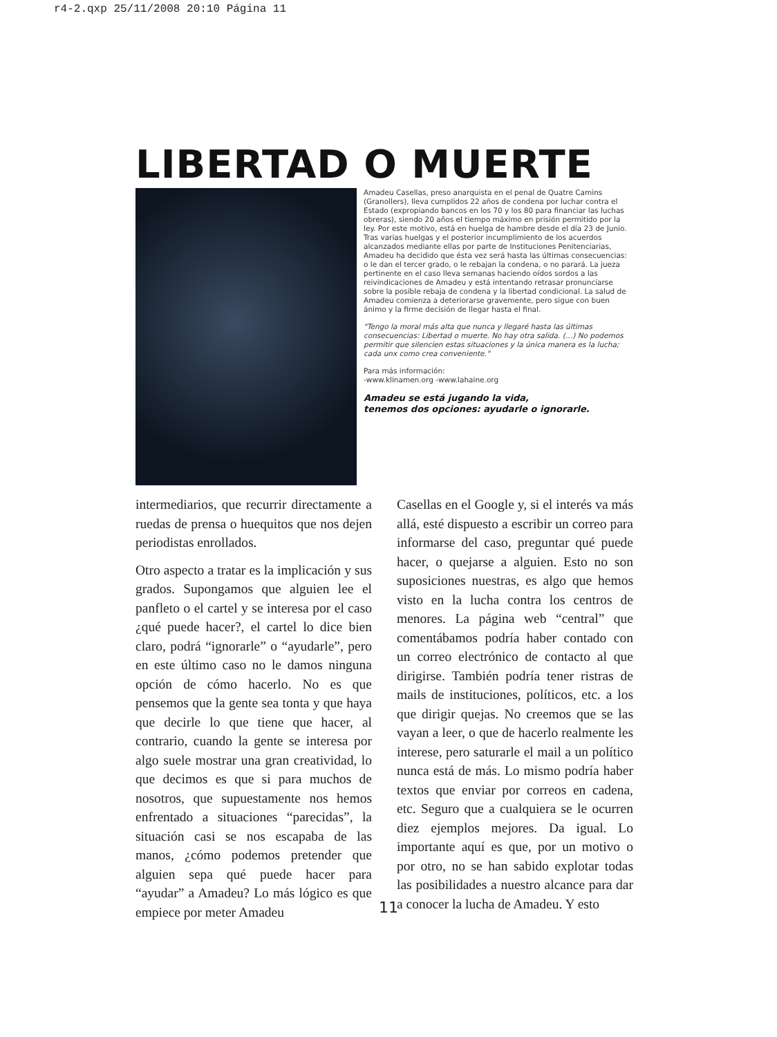r4-2.qxp 25/11/2008 20:10 Página 11
LIBERTAD O MUERTE
Amadeu Casellas, preso anarquista en el penal de Quatre Camins (Granollers), lleva cumplidos 22 años de condena por luchar contra el Estado (expropiando bancos en los 70 y los 80 para financiar las luchas obreras), siendo 20 años el tiempo máximo en prisión permitido por la ley. Por este motivo, está en huelga de hambre desde el día 23 de Junio. Tras varias huelgas y el posterior incumplimiento de los acuerdos alcanzados mediante ellas por parte de Instituciones Penitenciarias, Amadeu ha decidido que ésta vez será hasta las últimas consecuencias: o le dan el tercer grado, o le rebajan la condena, o no parará. La jueza pertinente en el caso lleva semanas haciendo oídos sordos a las reivindicaciones de Amadeu y está intentando retrasar pronunciarse sobre la posible rebaja de condena y la libertad condicional. La salud de Amadeu comienza a deteriorarse gravemente, pero sigue con buen ánimo y la firme decisión de llegar hasta el final.
"Tengo la moral más alta que nunca y llegaré hasta las últimas consecuencias: Libertad o muerte. No hay otra salida. (…) No podemos permitir que silencien estas situaciones y la única manera es la lucha; cada unx como crea conveniente."
Para más información:
-www.klinamen.org -www.lahaine.org
Amadeu se está jugando la vida,
tenemos dos opciones: ayudarle o ignorarle.
intermediarios, que recurrir directamente a ruedas de prensa o huequitos que nos dejen periodistas enrollados.
Otro aspecto a tratar es la implicación y sus grados. Supongamos que alguien lee el panfleto o el cartel y se interesa por el caso ¿qué puede hacer?, el cartel lo dice bien claro, podrá “ignorarle” o “ayudarle”, pero en este último caso no le damos ninguna opción de cómo hacerlo. No es que pensemos que la gente sea tonta y que haya que decirle lo que tiene que hacer, al contrario, cuando la gente se interesa por algo suele mostrar una gran creatividad, lo que decimos es que si para muchos de nosotros, que supuestamente nos hemos enfrentado a situaciones “parecidas”, la situación casi se nos escapaba de las manos, ¿cómo podemos pretender que alguien sepa qué puede hacer para “ayudar” a Amadeu? Lo más lógico es que empiece por meter Amadeu
Casellas en el Google y, si el interés va más allá, esté dispuesto a escribir un correo para informarse del caso, preguntar qué puede hacer, o quejarse a alguien. Esto no son suposiciones nuestras, es algo que hemos visto en la lucha contra los centros de menores. La página web “central” que comentábamos podría haber contado con un correo electrónico de contacto al que dirigirse. También podría tener ristras de mails de instituciones, políticos, etc. a los que dirigir quejas. No creemos que se las vayan a leer, o que de hacerlo realmente les interese, pero saturarle el mail a un político nunca está de más. Lo mismo podría haber textos que enviar por correos en cadena, etc. Seguro que a cualquiera se le ocurren diez ejemplos mejores. Da igual. Lo importante aquí es que, por un motivo o por otro, no se han sabido explotar todas las posibilidades a nuestro alcance para dar a conocer la lucha de Amadeu. Y esto
11